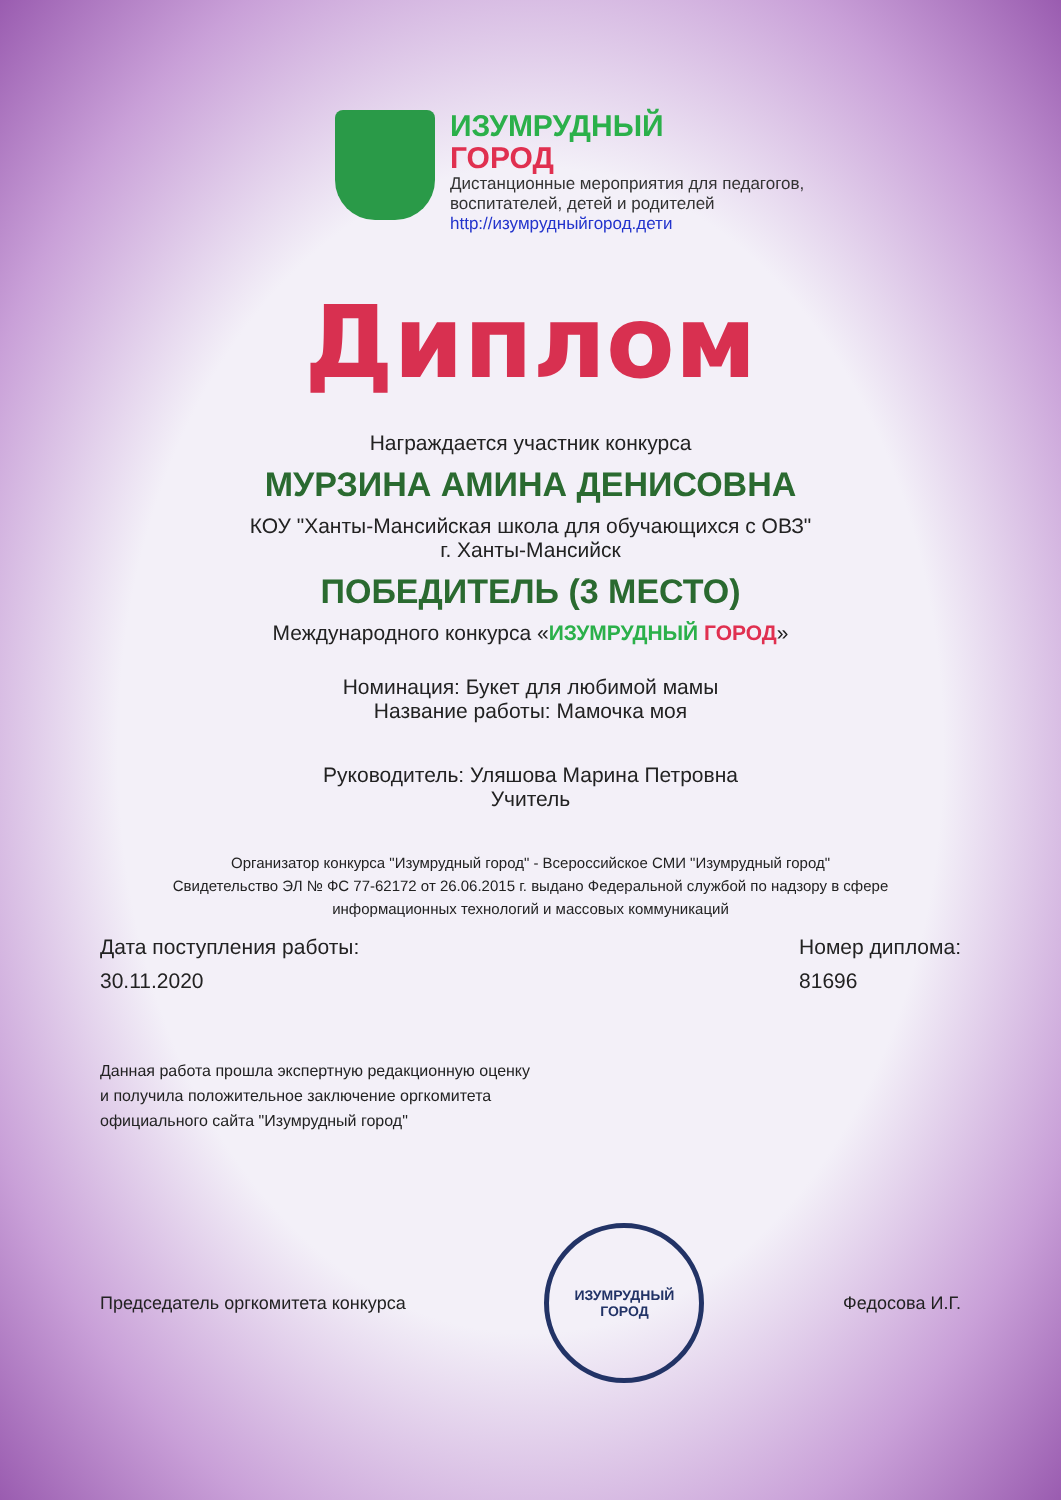ИЗУМРУДНЫЙ
ГОРОД
Дистанционные мероприятия для педагогов,
воспитателей, детей и родителей
http://изумрудныйгород.дети
Диплом
Награждается участник конкурса
МУРЗИНА АМИНА ДЕНИСОВНА
КОУ "Ханты-Мансийская школа для обучающихся с ОВЗ"
г. Ханты-Мансийск
ПОБЕДИТЕЛЬ (3 МЕСТО)
Международного конкурса «ИЗУМРУДНЫЙ ГОРОД»
Номинация: Букет для любимой мамы
Название работы: Мамочка моя
Руководитель: Уляшова Марина Петровна
Учитель
Организатор конкурса "Изумрудный город" - Всероссийское СМИ "Изумрудный город"
Свидетельство ЭЛ № ФС 77-62172 от 26.06.2015 г. выдано Федеральной службой по надзору в сфере
информационных технологий и массовых коммуникаций
Дата поступления работы:
30.11.2020
Номер диплома:
81696
Данная работа прошла экспертную редакционную оценку
и получила положительное заключение оргкомитета
официального сайта "Изумрудный город"
Председатель оргкомитета конкурса
ИЗУМРУДНЫЙ
ГОРОД
Федосова И.Г.